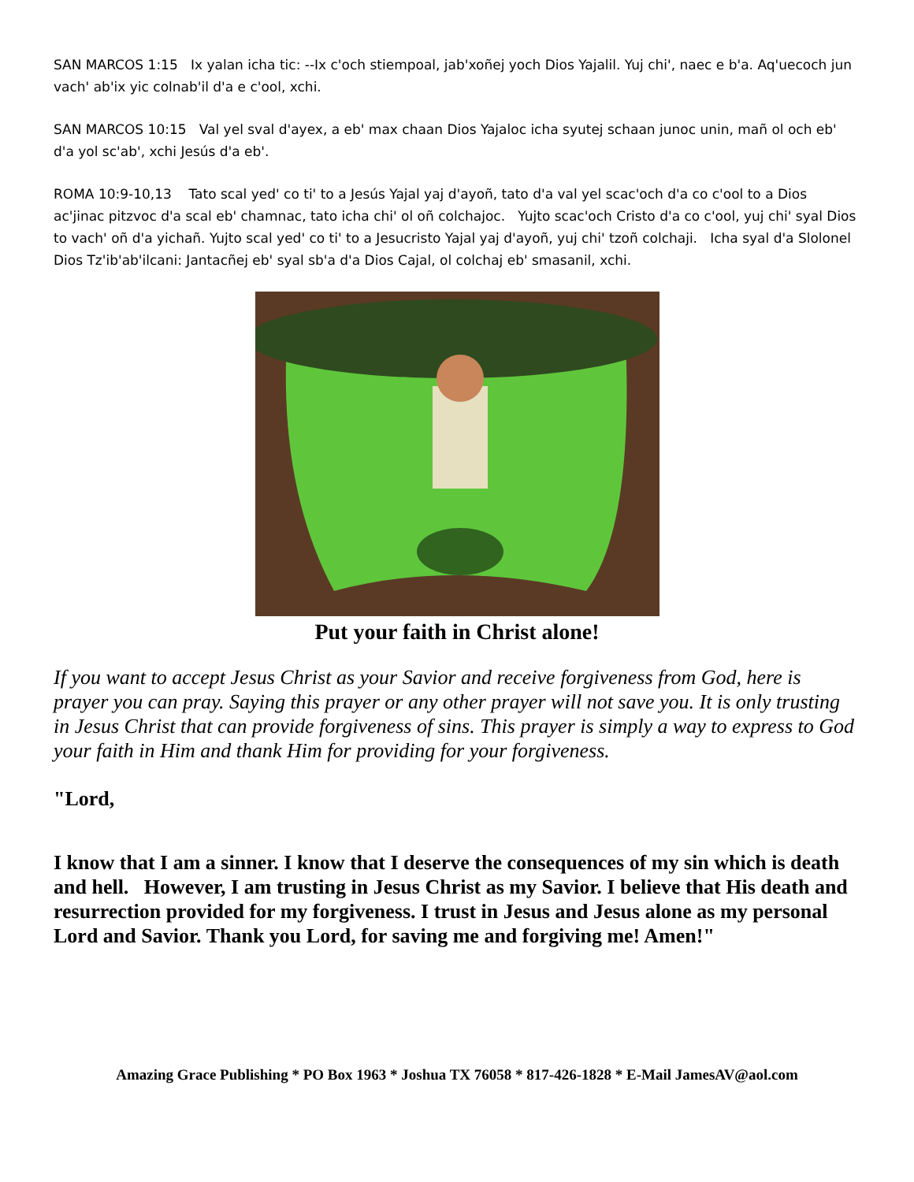SAN MARCOS 1:15 Ix yalan icha tic: --Ix c'och stiempoal, jab'xoñej yoch Dios Yajalil. Yuj chi', naec e b'a. Aq'uecoch jun vach' ab'ix yic colnab'il d'a e c'ool, xchi.
SAN MARCOS 10:15 Val yel sval d'ayex, a eb' max chaan Dios Yajaloc icha syutej schaan junoc unin, mañ ol och eb' d'a yol sc'ab', xchi Jesús d'a eb'.
ROMA 10:9-10,13 Tato scal yed' co ti' to a Jesús Yajal yaj d'ayoñ, tato d'a val yel scac'och d'a co c'ool to a Dios ac'jinac pitzvoc d'a scal eb' chamnac, tato icha chi' ol oñ colchajoc. Yujto scac'och Cristo d'a co c'ool, yuj chi' syal Dios to vach' oñ d'a yichañ. Yujto scal yed' co ti' to a Jesucristo Yajal yaj d'ayoñ, yuj chi' tzoñ colchaji. Icha syal d'a Slolonel Dios Tz'ib'ab'ilcani: Jantacñej eb' syal sb'a d'a Dios Cajal, ol colchaj eb' smasanil, xchi.
Put your faith in Christ alone!
If you want to accept Jesus Christ as your Savior and receive forgiveness from God, here is prayer you can pray. Saying this prayer or any other prayer will not save you. It is only trusting in Jesus Christ that can provide forgiveness of sins. This prayer is simply a way to express to God your faith in Him and thank Him for providing for your forgiveness.
"Lord,
I know that I am a sinner. I know that I deserve the consequences of my sin which is death and hell. However, I am trusting in Jesus Christ as my Savior. I believe that His death and resurrection provided for my forgiveness. I trust in Jesus and Jesus alone as my personal Lord and Savior. Thank you Lord, for saving me and forgiving me! Amen!"
Amazing Grace Publishing * PO Box 1963 * Joshua TX 76058 * 817-426-1828 * E-Mail JamesAV@aol.com